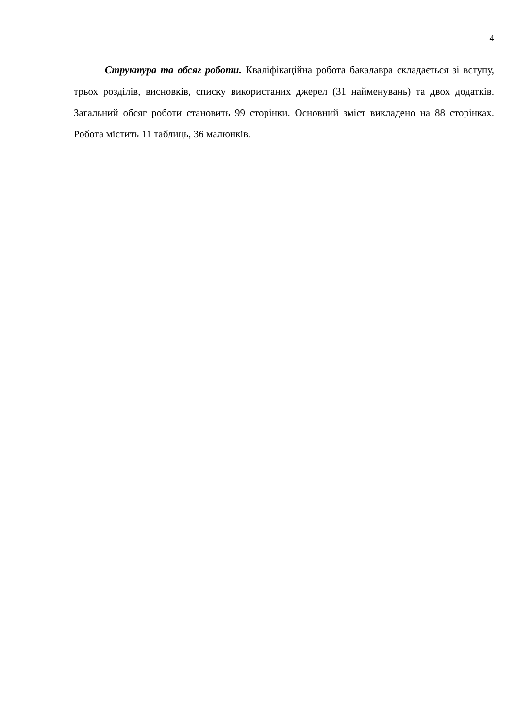4
Структура та обсяг роботи. Кваліфікаційна робота бакалавра складається зі вступу, трьох розділів, висновків, списку використаних джерел (31 найменувань) та двох додатків. Загальний обсяг роботи становить 99 сторінки. Основний зміст викладено на 88 сторінках. Робота містить 11 таблиць, 36 малюнків.